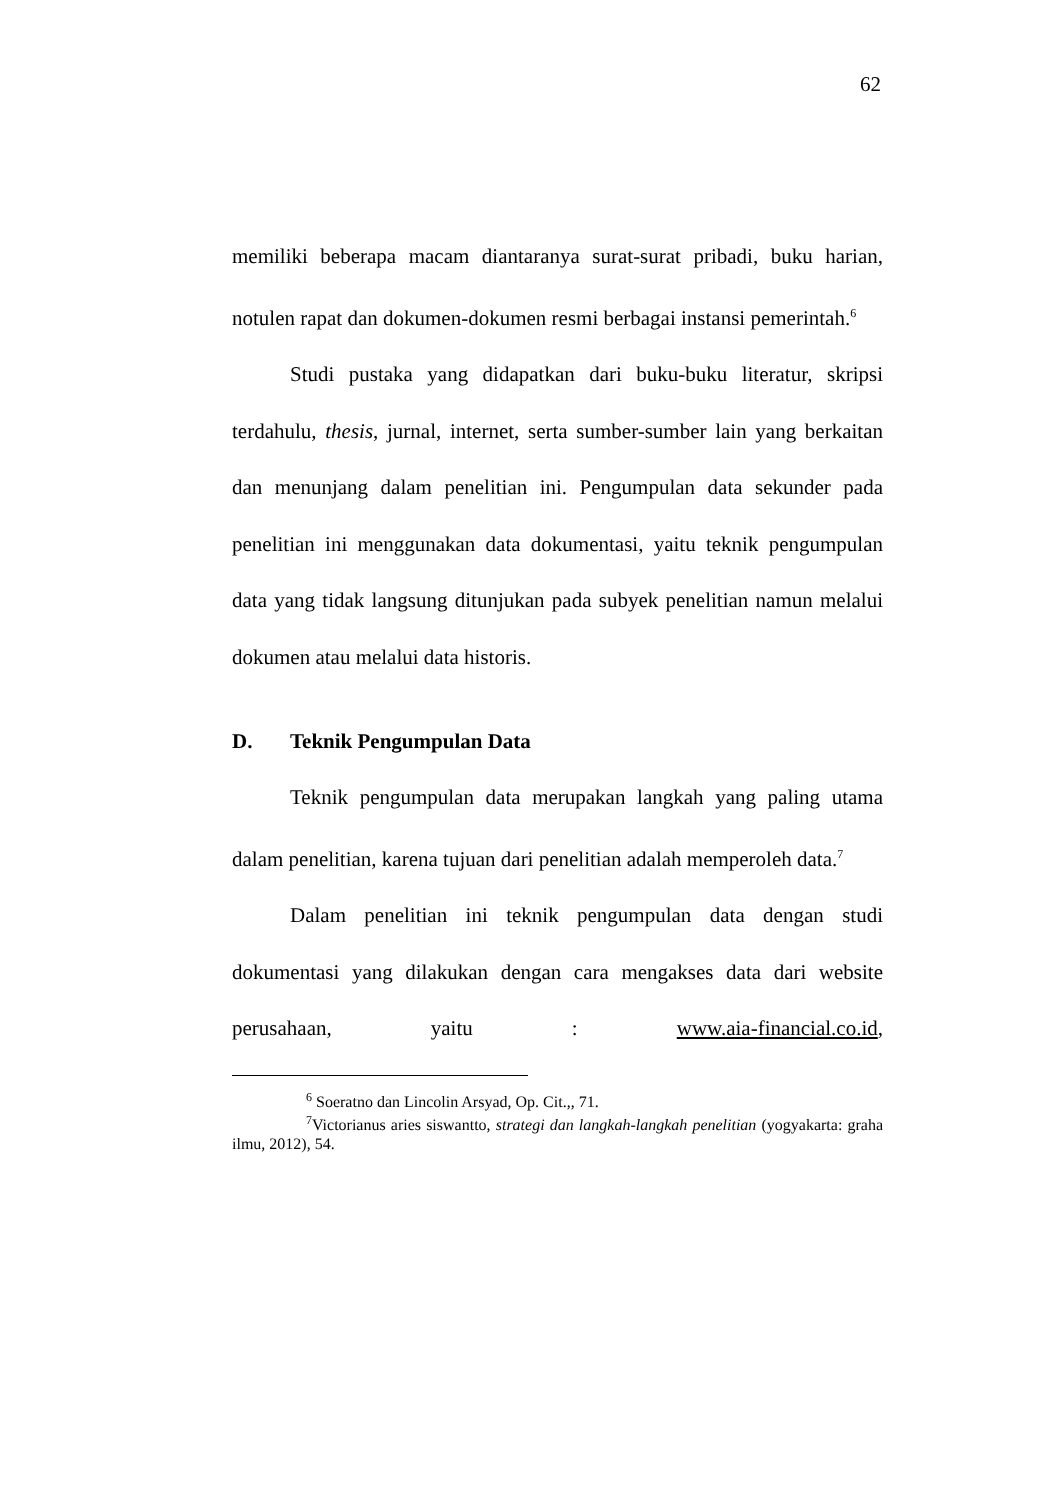62
memiliki beberapa macam diantaranya surat-surat pribadi, buku harian, notulen rapat dan dokumen-dokumen resmi berbagai instansi pemerintah.<sup>6</sup>
Studi pustaka yang didapatkan dari buku-buku literatur, skripsi terdahulu, thesis, jurnal, internet, serta sumber-sumber lain yang berkaitan dan menunjang dalam penelitian ini. Pengumpulan data sekunder pada penelitian ini menggunakan data dokumentasi, yaitu teknik pengumpulan data yang tidak langsung ditunjukan pada subyek penelitian namun melalui dokumen atau melalui data historis.
D. Teknik Pengumpulan Data
Teknik pengumpulan data merupakan langkah yang paling utama dalam penelitian, karena tujuan dari penelitian adalah memperoleh data.<sup>7</sup>
Dalam penelitian ini teknik pengumpulan data dengan studi dokumentasi yang dilakukan dengan cara mengakses data dari website perusahaan, yaitu : www.aia-financial.co.id,
<sup>6</sup> Soeratno dan Lincolin Arsyad, Op. Cit.,, 71.
<sup>7</sup> Victorianus aries siswantto, strategi dan langkah-langkah penelitian (yogyakarta: graha ilmu, 2012), 54.